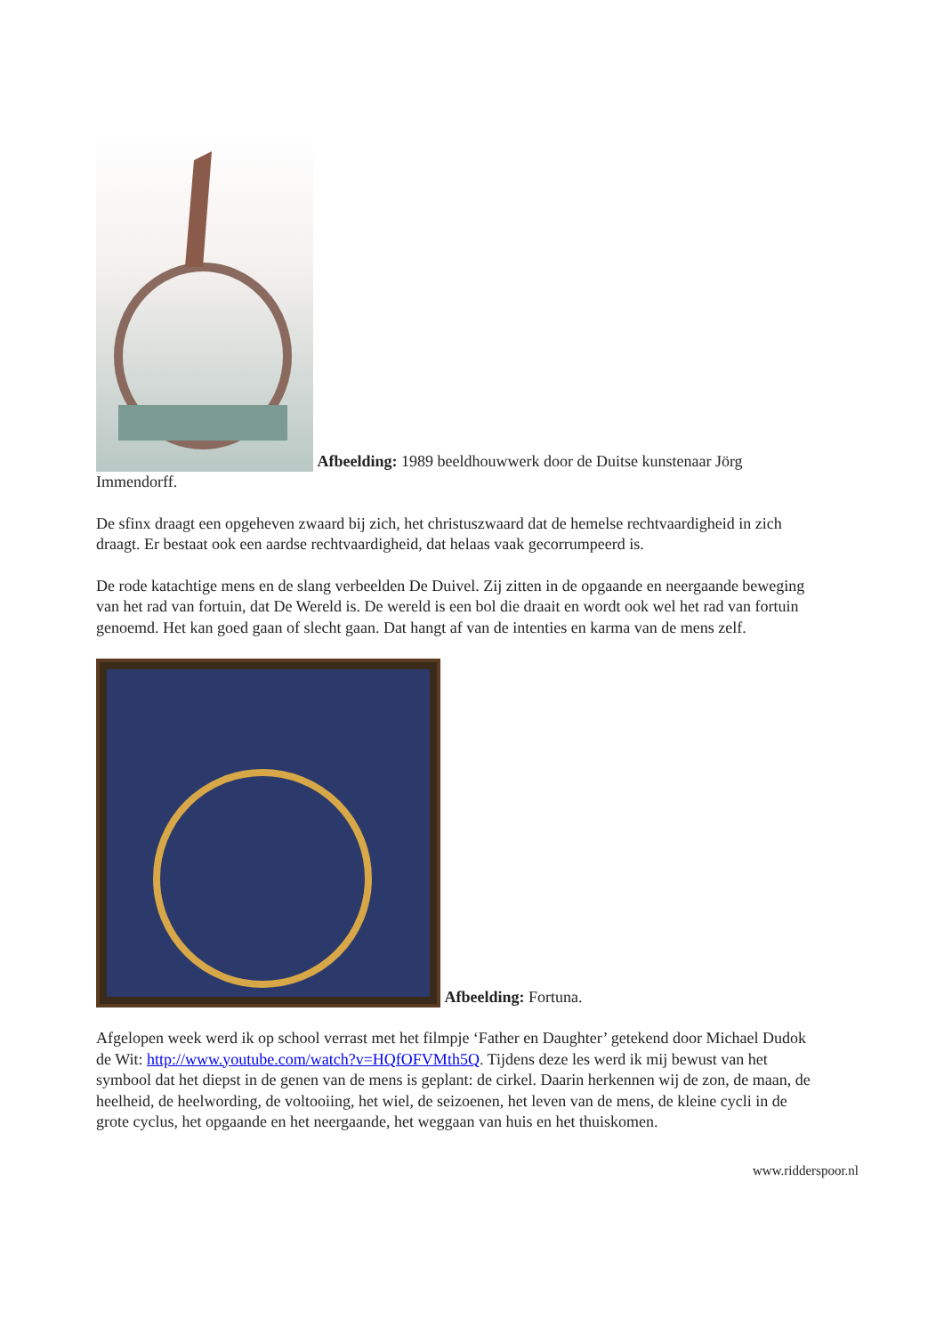Afbeelding: 1989 beeldhouwwerk door de Duitse kunstenaar Jörg Immendorff.
De sfinx draagt een opgeheven zwaard bij zich, het christuszwaard dat de hemelse rechtvaardigheid in zich draagt. Er bestaat ook een aardse rechtvaardigheid, dat helaas vaak gecorrumpeerd is.
De rode katachtige mens en de slang verbeelden De Duivel. Zij zitten in de opgaande en neergaande beweging van het rad van fortuin, dat De Wereld is. De wereld is een bol die draait en wordt ook wel het rad van fortuin genoemd. Het kan goed gaan of slecht gaan. Dat hangt af van de intenties en karma van de mens zelf.
Afbeelding: Fortuna.
Afgelopen week werd ik op school verrast met het filmpje ‘Father en Daughter’ getekend door Michael Dudok de Wit: http://www.youtube.com/watch?v=HQfOFVMth5Q. Tijdens deze les werd ik mij bewust van het symbool dat het diepst in de genen van de mens is geplant: de cirkel. Daarin herkennen wij de zon, de maan, de heelheid, de heelwording, de voltooiing, het wiel, de seizoenen, het leven van de mens, de kleine cycli in de grote cyclus, het opgaande en het neergaande, het weggaan van huis en het thuiskomen.
www.ridderspoor.nl